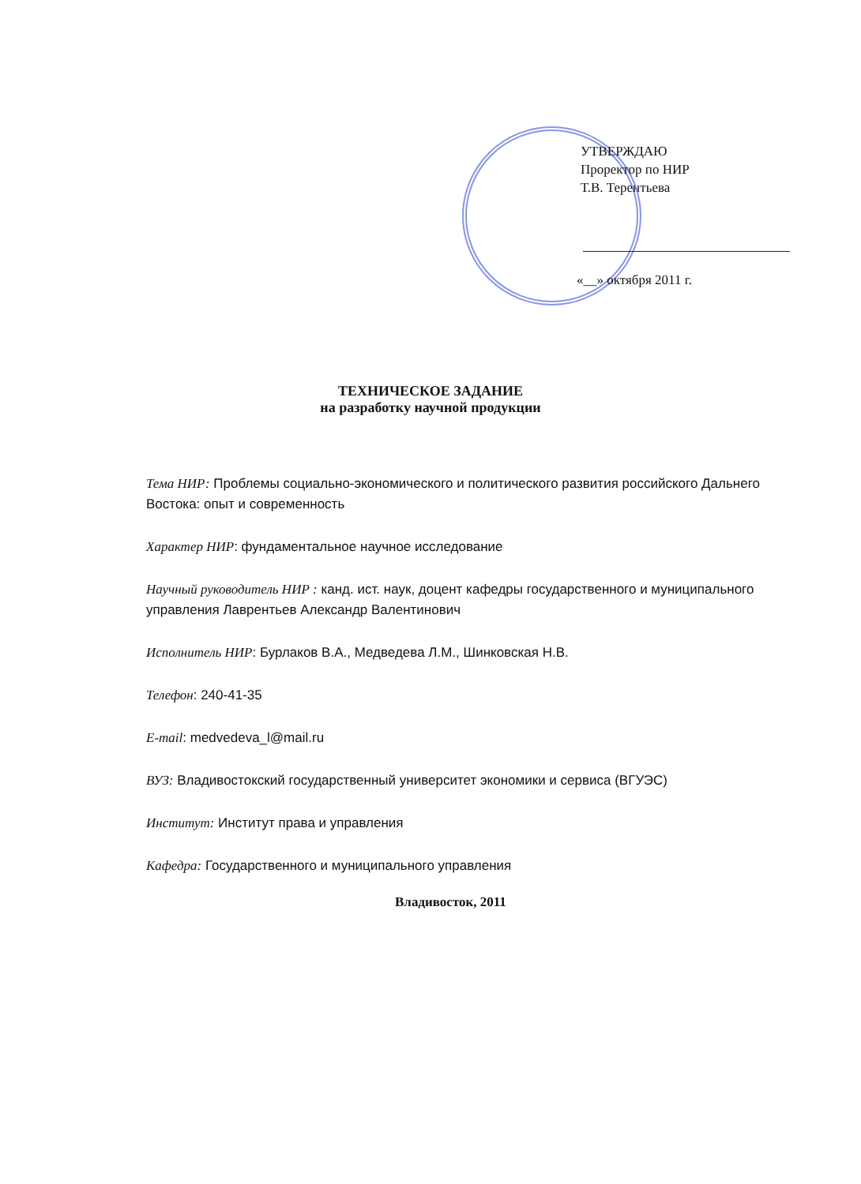УТВЕРЖДАЮ
Проректор по НИР
Т.В. Терентьева
«__» октября 2011 г.
ТЕХНИЧЕСКОЕ ЗАДАНИЕ
на разработку научной продукции
Тема НИР: Проблемы социально-экономического и политического развития российского Дальнего Востока: опыт и современность
Характер НИР: фундаментальное научное исследование
Научный руководитель НИР : канд. ист. наук, доцент кафедры государственного и муниципального управления Лаврентьев Александр Валентинович
Исполнитель НИР: Бурлаков В.А., Медведева Л.М., Шинковская Н.В.
Телефон: 240-41-35
E-mail: medvedeva_l@mail.ru
ВУЗ: Владивостокский государственный университет экономики и сервиса (ВГУЭС)
Институт: Институт права и управления
Кафедра: Государственного и муниципального управления
Владивосток, 2011